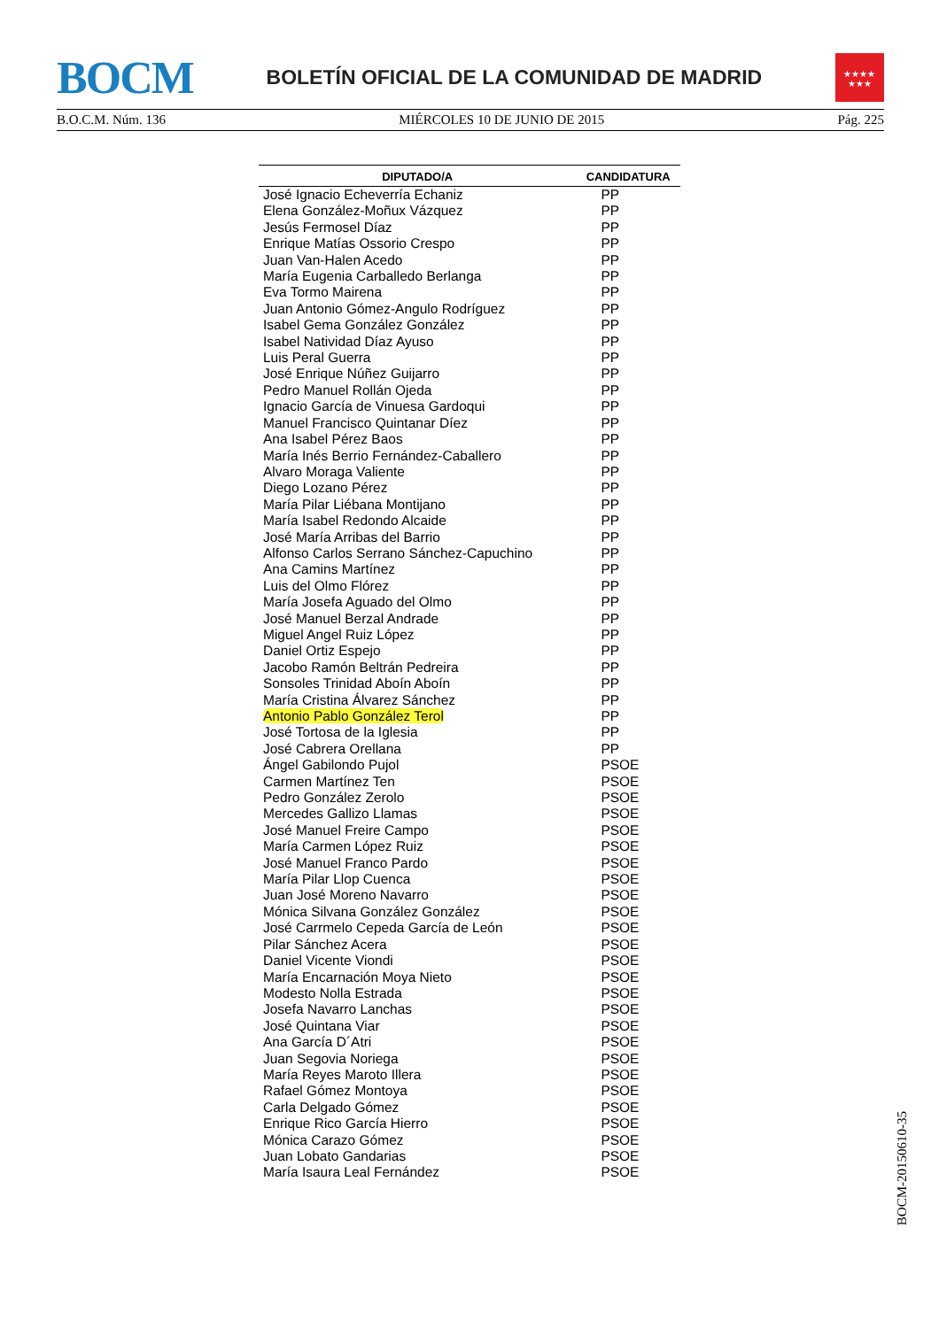BOCM
BOLETÍN OFICIAL DE LA COMUNIDAD DE MADRID
★★★★
★★★
B.O.C.M. Núm. 136 MIÉRCOLES 10 DE JUNIO DE 2015 Pág. 225
| DIPUTADO/A | CANDIDATURA |
| --- | --- |
| José Ignacio Echeverría Echaniz | PP |
| Elena González-Moñux Vázquez | PP |
| Jesús Fermosel Díaz | PP |
| Enrique Matías Ossorio Crespo | PP |
| Juan Van-Halen Acedo | PP |
| María Eugenia Carballedo Berlanga | PP |
| Eva Tormo Mairena | PP |
| Juan Antonio Gómez-Angulo Rodríguez | PP |
| Isabel Gema González González | PP |
| Isabel Natividad Díaz Ayuso | PP |
| Luis Peral Guerra | PP |
| José Enrique Núñez Guijarro | PP |
| Pedro Manuel Rollán Ojeda | PP |
| Ignacio García de Vinuesa Gardoqui | PP |
| Manuel Francisco Quintanar Díez | PP |
| Ana Isabel Pérez Baos | PP |
| María Inés Berrio Fernández-Caballero | PP |
| Alvaro Moraga Valiente | PP |
| Diego Lozano Pérez | PP |
| María Pilar Liébana Montijano | PP |
| María Isabel Redondo Alcaide | PP |
| José María Arribas del Barrio | PP |
| Alfonso Carlos Serrano Sánchez-Capuchino | PP |
| Ana Camins Martínez | PP |
| Luis del Olmo Flórez | PP |
| María Josefa Aguado del Olmo | PP |
| José Manuel Berzal Andrade | PP |
| Miguel Angel Ruiz López | PP |
| Daniel Ortiz Espejo | PP |
| Jacobo Ramón Beltrán Pedreira | PP |
| Sonsoles Trinidad Aboín Aboín | PP |
| María Cristina Álvarez Sánchez | PP |
| Antonio Pablo González Terol | PP |
| José Tortosa de la Iglesia | PP |
| José Cabrera Orellana | PP |
| Ángel Gabilondo Pujol | PSOE |
| Carmen Martínez Ten | PSOE |
| Pedro González Zerolo | PSOE |
| Mercedes Gallizo Llamas | PSOE |
| José Manuel Freire Campo | PSOE |
| María Carmen López Ruiz | PSOE |
| José Manuel Franco Pardo | PSOE |
| María Pilar Llop Cuenca | PSOE |
| Juan José Moreno Navarro | PSOE |
| Mónica Silvana González González | PSOE |
| José Carrmelo Cepeda García de León | PSOE |
| Pilar Sánchez Acera | PSOE |
| Daniel Vicente Viondi | PSOE |
| María Encarnación Moya Nieto | PSOE |
| Modesto Nolla Estrada | PSOE |
| Josefa Navarro Lanchas | PSOE |
| José Quintana Viar | PSOE |
| Ana García D´Atri | PSOE |
| Juan Segovia Noriega | PSOE |
| María Reyes Maroto Illera | PSOE |
| Rafael Gómez Montoya | PSOE |
| Carla Delgado Gómez | PSOE |
| Enrique Rico García Hierro | PSOE |
| Mónica Carazo Gómez | PSOE |
| Juan Lobato Gandarias | PSOE |
| María Isaura Leal Fernández | PSOE |
BOCM-20150610-35